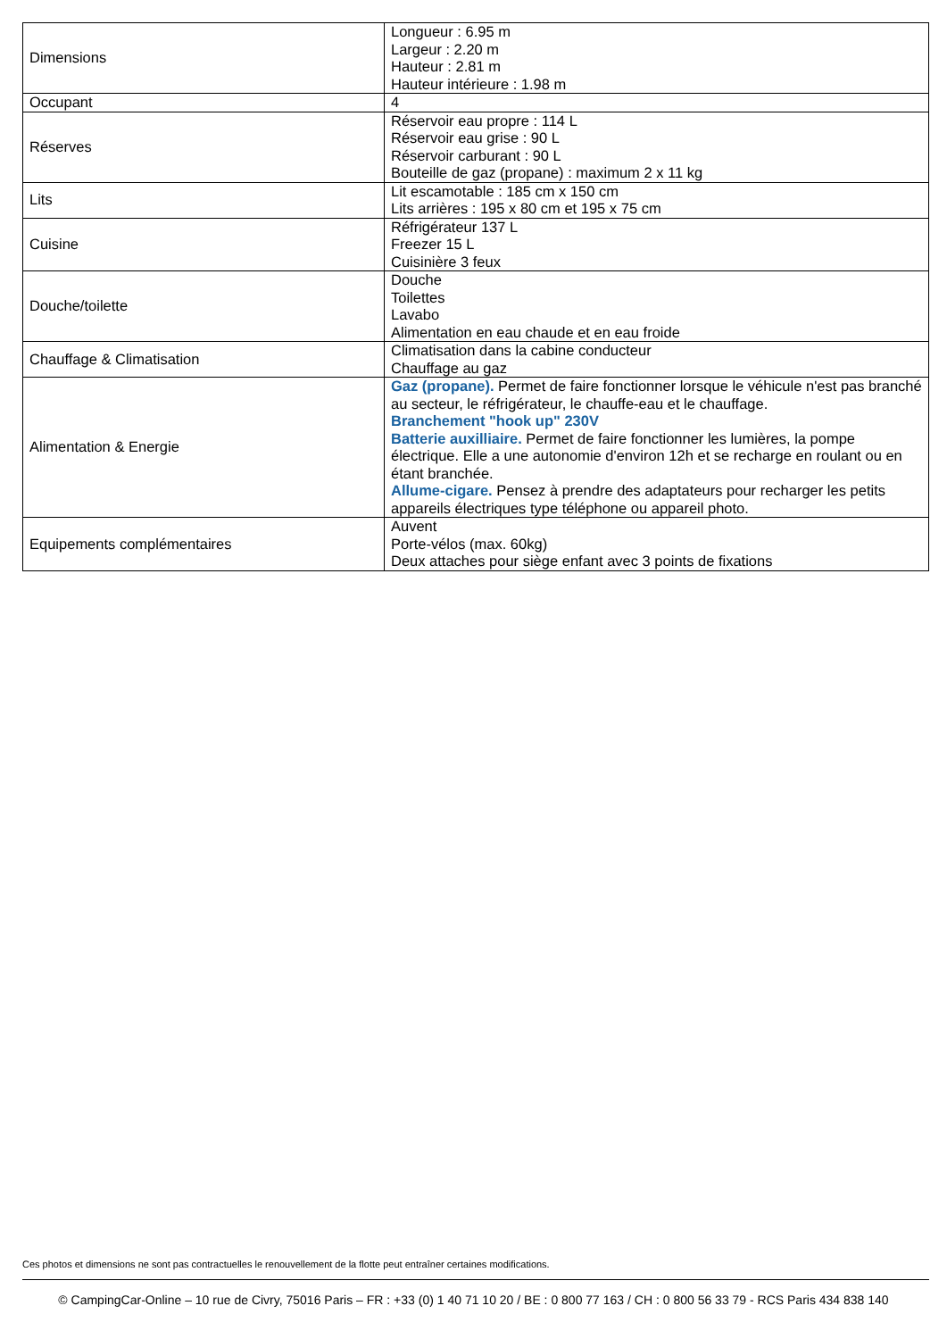| Dimensions | Longueur : 6.95 m Largeur : 2.20 m Hauteur : 2.81 m Hauteur intérieure : 1.98 m |
| Occupant | 4 |
| Réserves | Réservoir eau propre : 114 L Réservoir eau grise : 90 L Réservoir carburant : 90 L Bouteille de gaz (propane) : maximum 2 x 11 kg |
| Lits | Lit escamotable : 185 cm x 150 cm Lits arrières : 195 x 80 cm et 195 x 75 cm |
| Cuisine | Réfrigérateur 137 L Freezer 15 L Cuisinière 3 feux |
| Douche/toilette | Douche Toilettes Lavabo Alimentation en eau chaude et en eau froide |
| Chauffage & Climatisation | Climatisation dans la cabine conducteur Chauffage au gaz |
| Alimentation & Energie | Gaz (propane). Permet de faire fonctionner lorsque le véhicule n'est pas branché au secteur, le réfrigérateur, le chauffe-eau et le chauffage. Branchement "hook up" 230V Batterie auxilliaire. Permet de faire fonctionner les lumières, la pompe électrique. Elle a une autonomie d'environ 12h et se recharge en roulant ou en étant branchée. Allume-cigare. Pensez à prendre des adaptateurs pour recharger les petits appareils électriques type téléphone ou appareil photo. |
| Equipements complémentaires | Auvent Porte-vélos (max. 60kg) Deux attaches pour siège enfant avec 3 points de fixations |
Ces photos et dimensions ne sont pas contractuelles le renouvellement de la flotte peut entraîner certaines modifications.
© CampingCar-Online – 10 rue de Civry, 75016 Paris – FR : +33 (0) 1 40 71 10 20 / BE : 0 800 77 163 / CH : 0 800 56 33 79 - RCS Paris 434 838 140